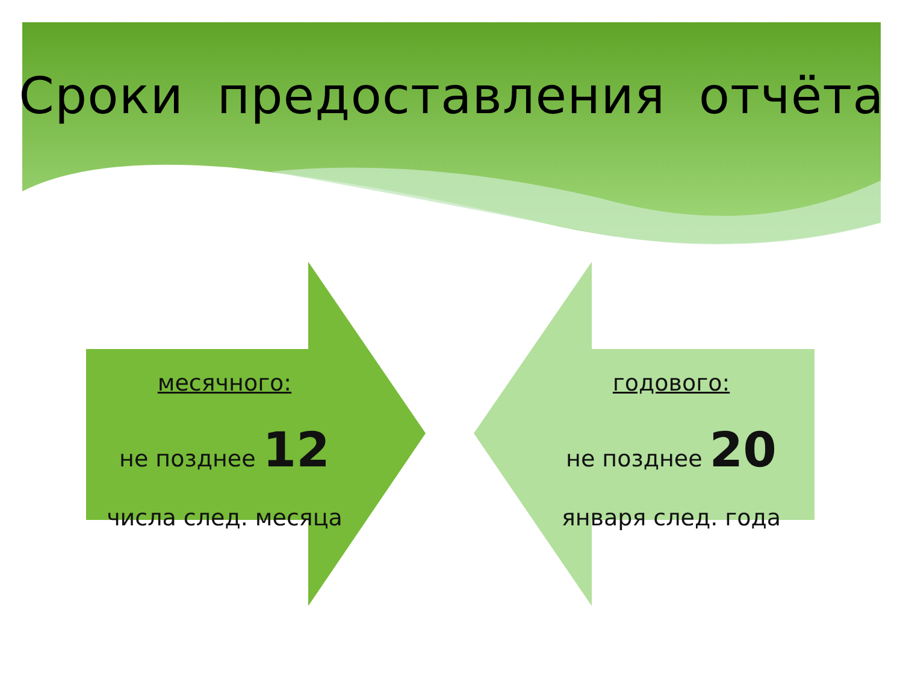Сроки предоставления отчёта
месячного:
не позднее 12
числа след. месяца
годового:
не позднее 20
января след. года